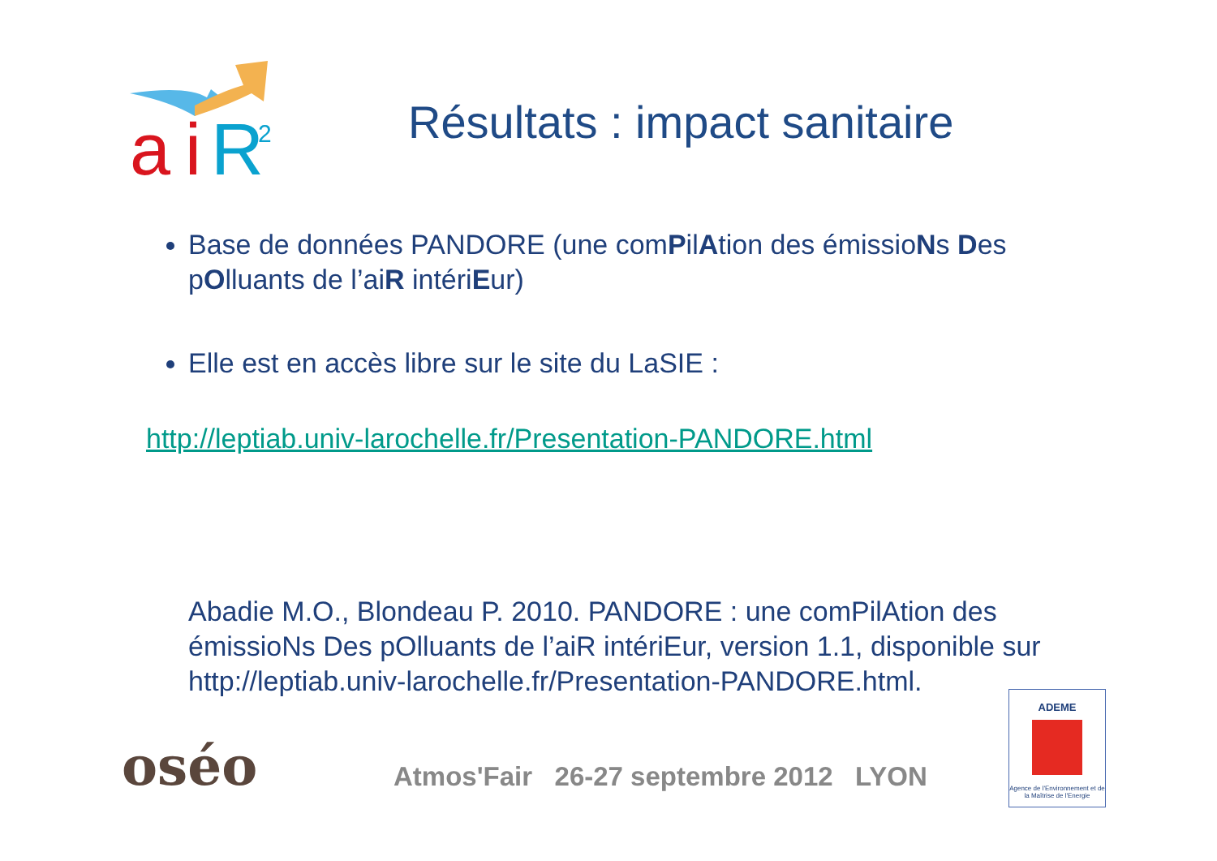a
i
R
2
Résultats : impact sanitaire
Base de données PANDORE (une comPilAtion des émissioNs Des pOlluants de l’aiR intériEur)
Elle est en accès libre sur le site du LaSIE :
http://leptiab.univ-larochelle.fr/Presentation-PANDORE.html
Abadie M.O., Blondeau P. 2010. PANDORE : une comPilAtion des émissioNs Des pOlluants de l’aiR intériEur, version 1.1, disponible sur http://leptiab.univ-larochelle.fr/Presentation-PANDORE.html.
oséo
Atmos'Fair 26-27 septembre 2012 LYON
ADEME
Agence de l'Environnement et de la Maîtrise de l'Energie